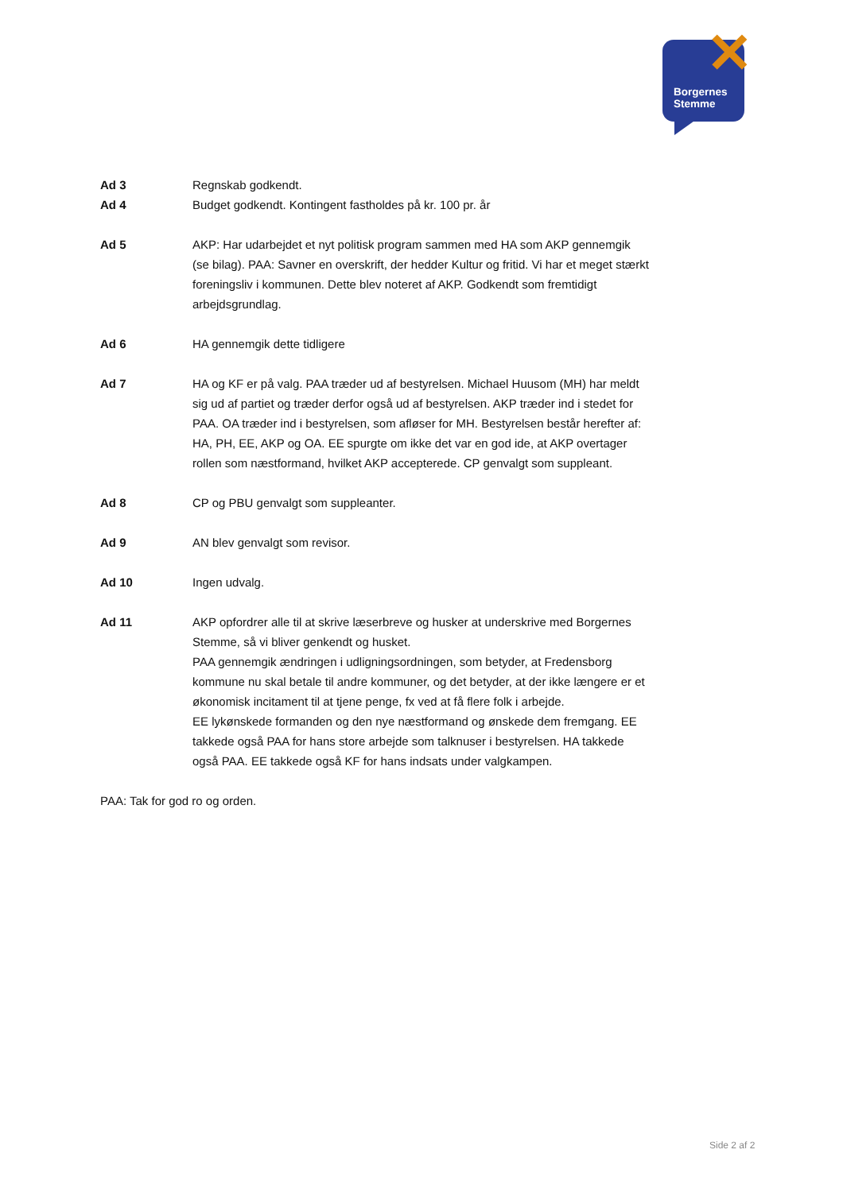✕
Borgernes
Stemme
Ad 3 Regnskab godkendt.
Ad 4 Budget godkendt. Kontingent fastholdes på kr. 100 pr. år
Ad 5 AKP: Har udarbejdet et nyt politisk program sammen med HA som AKP gennemgik (se bilag). PAA: Savner en overskrift, der hedder Kultur og fritid. Vi har et meget stærkt foreningsliv i kommunen. Dette blev noteret af AKP. Godkendt som fremtidigt arbejdsgrundlag.
Ad 6 HA gennemgik dette tidligere
Ad 7 HA og KF er på valg. PAA træder ud af bestyrelsen. Michael Huusom (MH) har meldt sig ud af partiet og træder derfor også ud af bestyrelsen. AKP træder ind i stedet for PAA. OA træder ind i bestyrelsen, som afløser for MH. Bestyrelsen består herefter af: HA, PH, EE, AKP og OA. EE spurgte om ikke det var en god ide, at AKP overtager rollen som næstformand, hvilket AKP accepterede. CP genvalgt som suppleant.
Ad 8 CP og PBU genvalgt som suppleanter.
Ad 9 AN blev genvalgt som revisor.
Ad 10 Ingen udvalg.
Ad 11 AKP opfordrer alle til at skrive læserbreve og husker at underskrive med Borgernes Stemme, så vi bliver genkendt og husket.
PAA gennemgik ændringen i udligningsordningen, som betyder, at Fredensborg kommune nu skal betale til andre kommuner, og det betyder, at der ikke længere er et økonomisk incitament til at tjene penge, fx ved at få flere folk i arbejde.
EE lykønskede formanden og den nye næstformand og ønskede dem fremgang. EE takkede også PAA for hans store arbejde som talknuser i bestyrelsen. HA takkede også PAA. EE takkede også KF for hans indsats under valgkampen.
PAA: Tak for god ro og orden.
Side 2 af 2